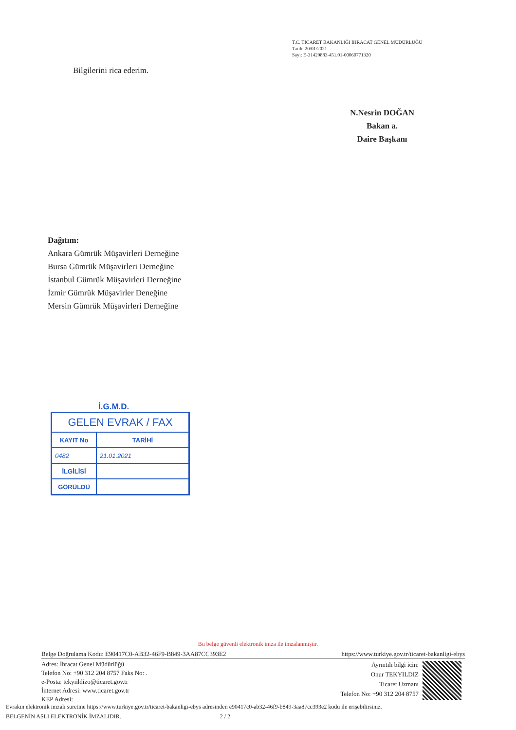T.C. TİCARET BAKANLIĞI İHRACAT GENEL MÜDÜRLÜĞÜ
Tarih: 20/01/2021
Sayı: E-31429883-451.01-00060771320
Bilgilerini rica ederim.
N.Nesrin DOĞAN
Bakan a.
Daire Başkanı
Dağıtım:
Ankara Gümrük Müşavirleri Derneğine
Bursa Gümrük Müşavirleri Derneğine
İstanbul Gümrük Müşavirleri Derneğine
İzmir Gümrük Müşavirler Deneğine
Mersin Gümrük Müşavirleri Derneğine
İ.G.M.D.
| GELEN EVRAK / FAX | |
| --- | --- |
| KAYIT No | TARİHİ |
| 0482 | 21.01.2021 |
| İLGİLİSİ | |
| GÖRÜLDÜ | |
Bu belge güvenli elektronik imza ile imzalanmıştır.
Belge Doğrulama Kodu: E90417C0-AB32-46F9-B849-3AA87CC393E2 https://www.turkiye.gov.tr/ticaret-bakanligi-ebys
Adres: İhracat Genel Müdürlüğü
Telefon No: +90 312 204 8757 Faks No: .
e-Posta: tekyıildizo@ticaret.gov.tr
İnternet Adresi: www.ticaret.gov.tr
KEP Adresi:
Ayrıntılı bilgi için:
Onur TEKYILDIZ
Ticaret Uzmanı
Telefon No: +90 312 204 8757
Evrakın elektronik imzalı suretine https://www.turkiye.gov.tr/ticaret-bakanligi-ebys adresinden e90417c0-ab32-46f9-b849-3aa87cc393e2 kodu ile erişebilirsiniz.
BELGENİN ASLI ELEKTRONİK İMZALIDIR. 2 / 2